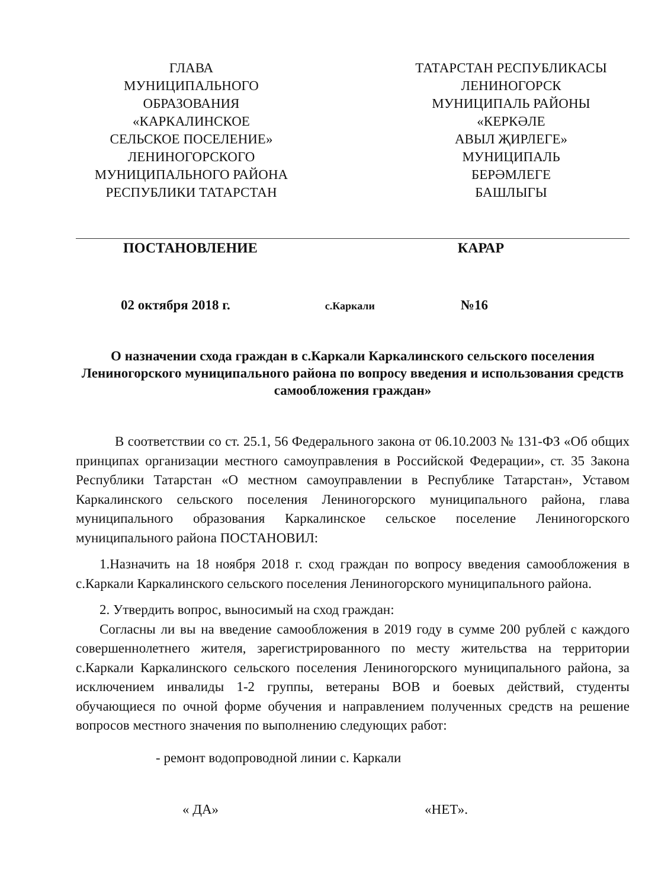ГЛАВА
МУНИЦИПАЛЬНОГО
ОБРАЗОВАНИЯ
«КАРКАЛИНСКОЕ
СЕЛЬСКОЕ ПОСЕЛЕНИЕ»
ЛЕНИНОГОРСКОГО
МУНИЦИПАЛЬНОГО РАЙОНА
РЕСПУБЛИКИ ТАТАРСТАН
ТАТАРСТАН РЕСПУБЛИКАСЫ
ЛЕНИНОГОРСК
МУНИЦИПАЛЬ РАЙОНЫ
«КЕРКӘЛЕ
АВЫЛ ҖИРЛЕГЕ»
МУНИЦИПАЛЬ
БЕРӘМЛЕГЕ
БАШЛЫГЫ
ПОСТАНОВЛЕНИЕ КАРАР
02 октября 2018 г. с.Каркали №16
О назначении схода граждан в с.Каркали Каркалинского сельского поселения Лениногорского муниципального района по вопросу введения и использования средств самообложения граждан»
В соответствии со ст. 25.1, 56 Федерального закона от 06.10.2003 № 131-ФЗ «Об общих принципах организации местного самоуправления в Российской Федерации», ст. 35 Закона Республики Татарстан «О местном самоуправлении в Республике Татарстан», Уставом Каркалинского сельского поселения Лениногорского муниципального района, глава муниципального образования Каркалинское сельское поселение Лениногорского муниципального района ПОСТАНОВИЛ:
1.Назначить на 18 ноября 2018 г. сход граждан по вопросу введения самообложения в с.Каркали Каркалинского сельского поселения Лениногорского муниципального района.
2. Утвердить вопрос, выносимый на сход граждан:
Согласны ли вы на введение самообложения в 2019 году в сумме 200 рублей с каждого совершеннолетнего жителя, зарегистрированного по месту жительства на территории с.Каркали Каркалинского сельского поселения Лениногорского муниципального района, за исключением инвалиды 1-2 группы, ветераны ВОВ и боевых действий, студенты обучающиеся по очной форме обучения и направлением полученных средств на решение вопросов местного значения по выполнению следующих работ:
- ремонт водопроводной линии с. Каркали
« ДА» «НЕТ».